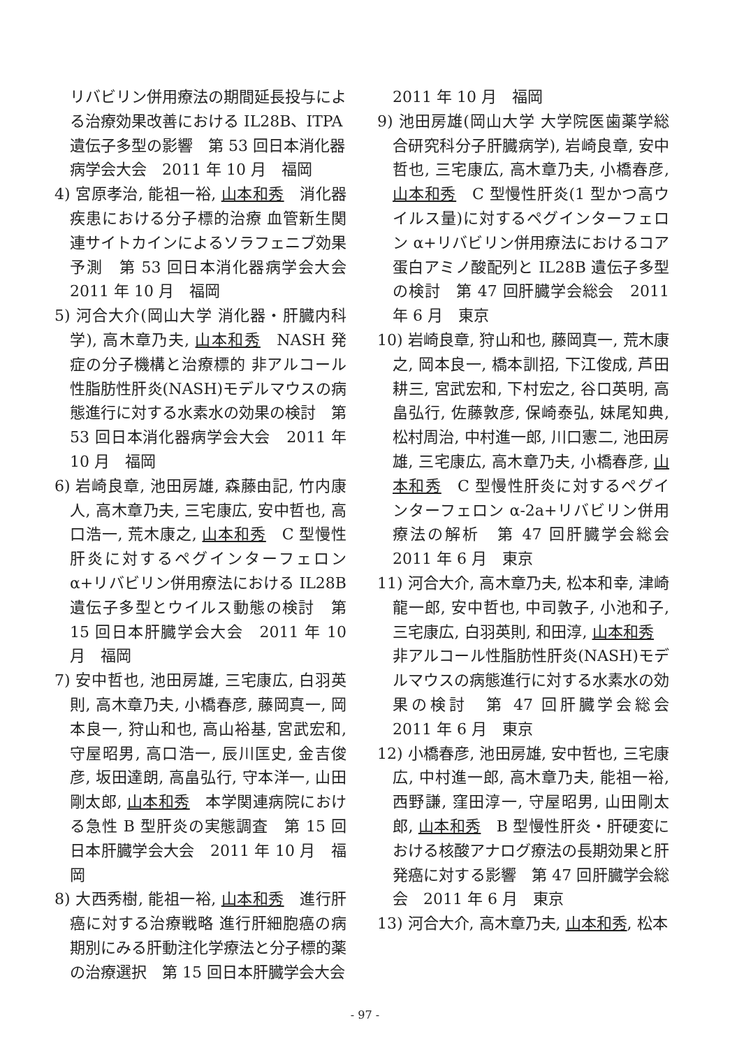リバビリン併用療法の期間延長投与による治療効果改善における IL28B、ITPA 遺伝子多型の影響　第 53 回日本消化器病学会大会　2011 年 10 月　福岡
4) 宮原孝治, 能祖一裕, 山本和秀　消化器疾患における分子標的治療 血管新生関連サイトカインによるソラフェニブ効果予測　第 53 回日本消化器病学会大会　2011 年 10 月　福岡
5) 河合大介(岡山大学 消化器・肝臓内科学), 高木章乃夫, 山本和秀　NASH 発症の分子機構と治療標的 非アルコール性脂肪性肝炎(NASH)モデルマウスの病態進行に対する水素水の効果の検討　第 53 回日本消化器病学会大会　2011 年 10 月　福岡
6) 岩崎良章, 池田房雄, 森藤由記, 竹内康人, 高木章乃夫, 三宅康広, 安中哲也, 高口浩一, 荒木康之, 山本和秀　C 型慢性肝炎に対するペグインターフェロン α+リバビリン併用療法における IL28B 遺伝子多型とウイルス動態の検討　第 15 回日本肝臓学会大会　2011 年 10 月　福岡
7) 安中哲也, 池田房雄, 三宅康広, 白羽英則, 高木章乃夫, 小橋春彦, 藤岡真一, 岡本良一, 狩山和也, 高山裕基, 宮武宏和, 守屋昭男, 高口浩一, 辰川匡史, 金吉俊彦, 坂田達朗, 高畠弘行, 守本洋一, 山田剛太郎, 山本和秀　本学関連病院における急性 B 型肝炎の実態調査　第 15 回日本肝臓学会大会　2011 年 10 月　福岡
8) 大西秀樹, 能祖一裕, 山本和秀　進行肝癌に対する治療戦略 進行肝細胞癌の病期別にみる肝動注化学療法と分子標的薬の治療選択　第 15 回日本肝臓学会大会
2011 年 10 月　福岡
9) 池田房雄(岡山大学 大学院医歯薬学総合研究科分子肝臓病学), 岩崎良章, 安中哲也, 三宅康広, 高木章乃夫, 小橋春彦, 山本和秀　C 型慢性肝炎(1 型かつ高ウイルス量)に対するペグインターフェロン α+リバビリン併用療法におけるコア蛋白アミノ酸配列と IL28B 遺伝子多型の検討　第 47 回肝臓学会総会　2011 年 6 月　東京
10) 岩崎良章, 狩山和也, 藤岡真一, 荒木康之, 岡本良一, 橋本訓招, 下江俊成, 芦田耕三, 宮武宏和, 下村宏之, 谷口英明, 高畠弘行, 佐藤敦彦, 保崎泰弘, 妹尾知典, 松村周治, 中村進一郎, 川口憲二, 池田房雄, 三宅康広, 高木章乃夫, 小橋春彦, 山本和秀　C 型慢性肝炎に対するペグインターフェロン α-2a+リバビリン併用療法の解析　第 47 回肝臓学会総会　2011 年 6 月　東京
11) 河合大介, 高木章乃夫, 松本和幸, 津崎龍一郎, 安中哲也, 中司敦子, 小池和子, 三宅康広, 白羽英則, 和田淳, 山本和秀　非アルコール性脂肪性肝炎(NASH)モデルマウスの病態進行に対する水素水の効果の検討　第 47 回肝臓学会総会　2011 年 6 月　東京
12) 小橋春彦, 池田房雄, 安中哲也, 三宅康広, 中村進一郎, 高木章乃夫, 能祖一裕, 西野謙, 窪田淳一, 守屋昭男, 山田剛太郎, 山本和秀　B 型慢性肝炎・肝硬変における核酸アナログ療法の長期効果と肝発癌に対する影響　第 47 回肝臓学会総会　2011 年 6 月　東京
13) 河合大介, 高木章乃夫, 山本和秀, 松本
- 97 -